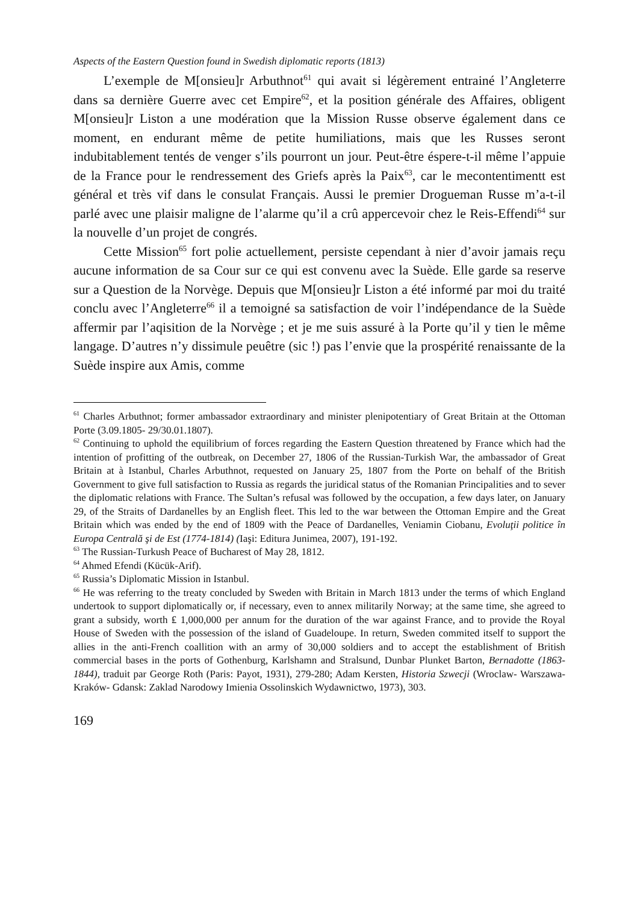Aspects of the Eastern Question found in Swedish diplomatic reports (1813)
L’exemple de M[onsieu]r Arbuthnot<sup>61</sup> qui avait si légèrement entrainé l’Angleterre dans sa dernière Guerre avec cet Empire<sup>62</sup>, et la position générale des Affaires, obligent M[onsieu]r Liston a une modération que la Mission Russe observe également dans ce moment, en endurant même de petite humiliations, mais que les Russes seront indubitablement tentés de venger s’ils pourront un jour. Peut-être éspere-t-il même l’appuie de la France pour le rendressement des Griefs après la Paix<sup>63</sup>, car le mecontentimentt est général et très vif dans le consulat Français. Aussi le premier Drogueman Russe m’a-t-il parlé avec une plaisir maligne de l’alarme qu’il a crû appercevoir chez le Reis-Effendi<sup>64</sup> sur la nouvelle d’un projet de congrés.
Cette Mission<sup>65</sup> fort polie actuellement, persiste cependant à nier d’avoir jamais reçu aucune information de sa Cour sur ce qui est convenu avec la Suède. Elle garde sa reserve sur a Question de la Norvège. Depuis que M[onsieu]r Liston a été informé par moi du traité conclu avec l’Angleterre<sup>66</sup> il a temoigné sa satisfaction de voir l’indépendance de la Suède affermir par l’aqisition de la Norvège ; et je me suis assuré à la Porte qu’il y tien le même langage. D’autres n’y dissimule peuêtre (sic !) pas l’envie que la prospérité renaissante de la Suède inspire aux Amis, comme
<sup>61</sup> Charles Arbuthnot; former ambassador extraordinary and minister plenipotentiary of Great Britain at the Ottoman Porte (3.09.1805- 29/30.01.1807).
<sup>62</sup> Continuing to uphold the equilibrium of forces regarding the Eastern Question threatened by France which had the intention of profitting of the outbreak, on December 27, 1806 of the Russian-Turkish War, the ambassador of Great Britain at à Istanbul, Charles Arbuthnot, requested on January 25, 1807 from the Porte on behalf of the British Government to give full satisfaction to Russia as regards the juridical status of the Romanian Principalities and to sever the diplomatic relations with France. The Sultan’s refusal was followed by the occupation, a few days later, on January 29, of the Straits of Dardanelles by an English fleet. This led to the war between the Ottoman Empire and the Great Britain which was ended by the end of 1809 with the Peace of Dardanelles, Veniamin Ciobanu, Evoluţii politice în Europa Centrală şi de Est (1774-1814) (Iaşi: Editura Junimea, 2007), 191-192.
<sup>63</sup> The Russian-Turkush Peace of Bucharest of May 28, 1812.
<sup>64</sup> Ahmed Efendi (Kücük-Arif).
<sup>65</sup> Russia’s Diplomatic Mission in Istanbul.
<sup>66</sup> He was referring to the treaty concluded by Sweden with Britain in March 1813 under the terms of which England undertook to support diplomatically or, if necessary, even to annex militarily Norway; at the same time, she agreed to grant a subsidy, worth ₤ 1,000,000 per annum for the duration of the war against France, and to provide the Royal House of Sweden with the possession of the island of Guadeloupe. In return, Sweden commited itself to support the allies in the anti-French coallition with an army of 30,000 soldiers and to accept the establishment of British commercial bases in the ports of Gothenburg, Karlshamn and Stralsund, Dunbar Plunket Barton, Bernadotte (1863-1844), traduit par George Roth (Paris: Payot, 1931), 279-280; Adam Kersten, Historia Szwecji (Wroclaw- Warszawa- Kraków- Gdansk: Zaklad Narodowy Imienia Ossolinskich Wydawnictwo, 1973), 303.
169